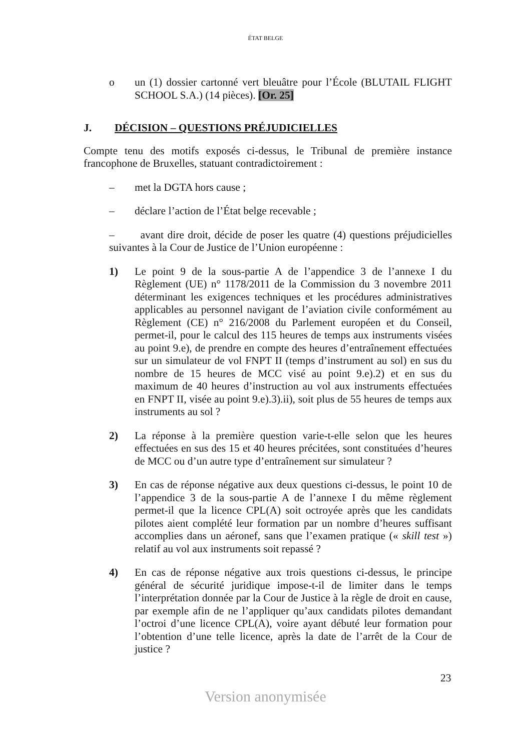ÉTAT BELGE
o un (1) dossier cartonné vert bleuâtre pour l’École (BLUTAIL FLIGHT SCHOOL S.A.) (14 pièces). [Or. 25]
J. DÉCISION – QUESTIONS PRÉJUDICIELLES
Compte tenu des motifs exposés ci-dessus, le Tribunal de première instance francophone de Bruxelles, statuant contradictoirement :
– met la DGTA hors cause ;
– déclare l’action de l’État belge recevable ;
– avant dire droit, décide de poser les quatre (4) questions préjudicielles suivantes à la Cour de Justice de l’Union européenne :
1) Le point 9 de la sous-partie A de l’appendice 3 de l’annexe I du Règlement (UE) n° 1178/2011 de la Commission du 3 novembre 2011 déterminant les exigences techniques et les procédures administratives applicables au personnel navigant de l’aviation civile conformément au Règlement (CE) n° 216/2008 du Parlement européen et du Conseil, permet-il, pour le calcul des 115 heures de temps aux instruments visées au point 9.e), de prendre en compte des heures d’entraînement effectuées sur un simulateur de vol FNPT II (temps d’instrument au sol) en sus du nombre de 15 heures de MCC visé au point 9.e).2) et en sus du maximum de 40 heures d’instruction au vol aux instruments effectuées en FNPT II, visée au point 9.e).3).ii), soit plus de 55 heures de temps aux instruments au sol ?
2) La réponse à la première question varie-t-elle selon que les heures effectuées en sus des 15 et 40 heures précitées, sont constituées d’heures de MCC ou d’un autre type d’entraînement sur simulateur ?
3) En cas de réponse négative aux deux questions ci-dessus, le point 10 de l’appendice 3 de la sous-partie A de l’annexe I du même règlement permet-il que la licence CPL(A) soit octroyée après que les candidats pilotes aient complété leur formation par un nombre d’heures suffisant accomplies dans un aéronef, sans que l’examen pratique (« skill test ») relatif au vol aux instruments soit repassé ?
4) En cas de réponse négative aux trois questions ci-dessus, le principe général de sécurité juridique impose-t-il de limiter dans le temps l’interprétation donnée par la Cour de Justice à la règle de droit en cause, par exemple afin de ne l’appliquer qu’aux candidats pilotes demandant l’octroi d’une licence CPL(A), voire ayant débuté leur formation pour l’obtention d’une telle licence, après la date de l’arrêt de la Cour de justice ?
23
Version anonymisée